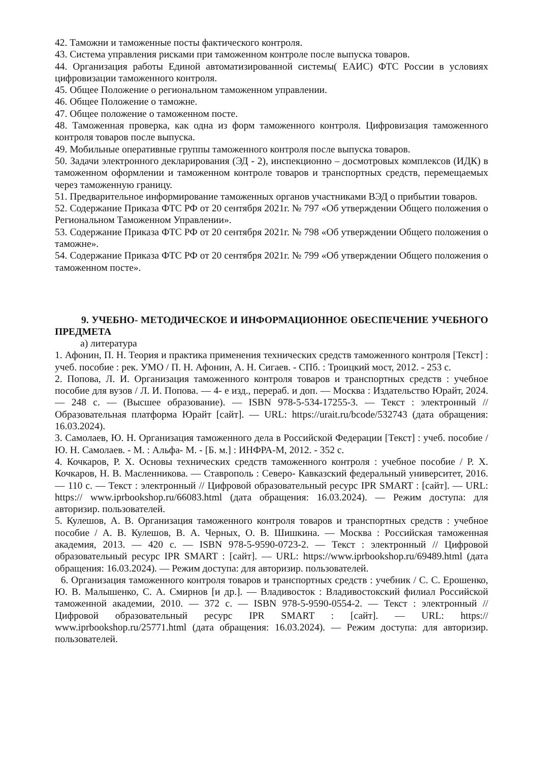42. Таможни и таможенные посты фактического контроля.
43. Система управления рисками при таможенном контроле после выпуска товаров.
44. Организация работы Единой автоматизированной системы( ЕАИС) ФТС России в условиях цифровизации таможенного контроля.
45. Общее Положение о региональном таможенном управлении.
46. Общее Положение о таможне.
47. Общее положение о таможенном посте.
48. Таможенная проверка, как одна из форм таможенного контроля. Цифровизация таможенного контроля товаров после выпуска.
49. Мобильные оперативные группы таможенного контроля после выпуска товаров.
50. Задачи электронного декларирования (ЭД - 2), инспекционно – досмотровых комплексов (ИДК) в таможенном оформлении и таможенном контроле товаров и транспортных средств, перемещаемых через таможенную границу.
51. Предварительное информирование таможенных органов участниками ВЭД о прибытии товаров.
52. Содержание Приказа ФТС РФ от 20 сентября 2021г. № 797 «Об утверждении Общего положения о Региональном Таможенном Управлении».
53. Содержание Приказа ФТС РФ от 20 сентября 2021г. № 798 «Об утверждении Общего положения о таможне».
54. Содержание Приказа ФТС РФ от 20 сентября 2021г. № 799 «Об утверждении Общего положения о таможенном посте».
9. УЧЕБНО- МЕТОДИЧЕСКОЕ И ИНФОРМАЦИОННОЕ ОБЕСПЕЧЕНИЕ УЧЕБНОГО ПРЕДМЕТА
а) литература
1. Афонин, П. Н. Теория и практика применения технических средств таможенного контроля [Текст] : учеб. пособие : рек. УМО / П. Н. Афонин, А. Н. Сигаев. - СПб. : Троицкий мост, 2012. - 253 с.
2. Попова, Л. И. Организация таможенного контроля товаров и транспортных средств : учебное пособие для вузов / Л. И. Попова. — 4- е изд., перераб. и доп. — Москва : Издательство Юрайт, 2024. — 248 с. — (Высшее образование). — ISBN 978-5-534-17255-3. — Текст : электронный // Образовательная платформа Юрайт [сайт]. — URL: https://urait.ru/bcode/532743 (дата обращения: 16.03.2024).
3. Самолаев, Ю. Н. Организация таможенного дела в Российской Федерации [Текст] : учеб. пособие / Ю. Н. Самолаев. - М. : Альфа- М. - [Б. м.] : ИНФРА-М, 2012. - 352 с.
4. Кочкаров, Р. Х. Основы технических средств таможенного контроля : учебное пособие / Р. Х. Кочкаров, Н. В. Масленникова. — Ставрополь : Северо- Кавказский федеральный университет, 2016. — 110 с. — Текст : электронный // Цифровой образовательный ресурс IPR SMART : [сайт]. — URL: https:// www.iprbookshop.ru/66083.html (дата обращения: 16.03.2024). — Режим доступа: для авторизир. пользователей.
5. Кулешов, А. В. Организация таможенного контроля товаров и транспортных средств : учебное пособие / А. В. Кулешов, В. А. Черных, О. В. Шишкина. — Москва : Российская таможенная академия, 2013. — 420 с. — ISBN 978-5-9590-0723-2. — Текст : электронный // Цифровой образовательный ресурс IPR SMART : [сайт]. — URL: https://www.iprbookshop.ru/69489.html (дата обращения: 16.03.2024). — Режим доступа: для авторизир. пользователей.
6. Организация таможенного контроля товаров и транспортных средств : учебник / С. С. Ерошенко, Ю. В. Малышенко, С. А. Смирнов [и др.]. — Владивосток : Владивостокский филиал Российской таможенной академии, 2010. — 372 с. — ISBN 978-5-9590-0554-2. — Текст : электронный // Цифровой образовательный ресурс IPR SMART : [сайт]. — URL: https:// www.iprbookshop.ru/25771.html (дата обращения: 16.03.2024). — Режим доступа: для авторизир. пользователей.